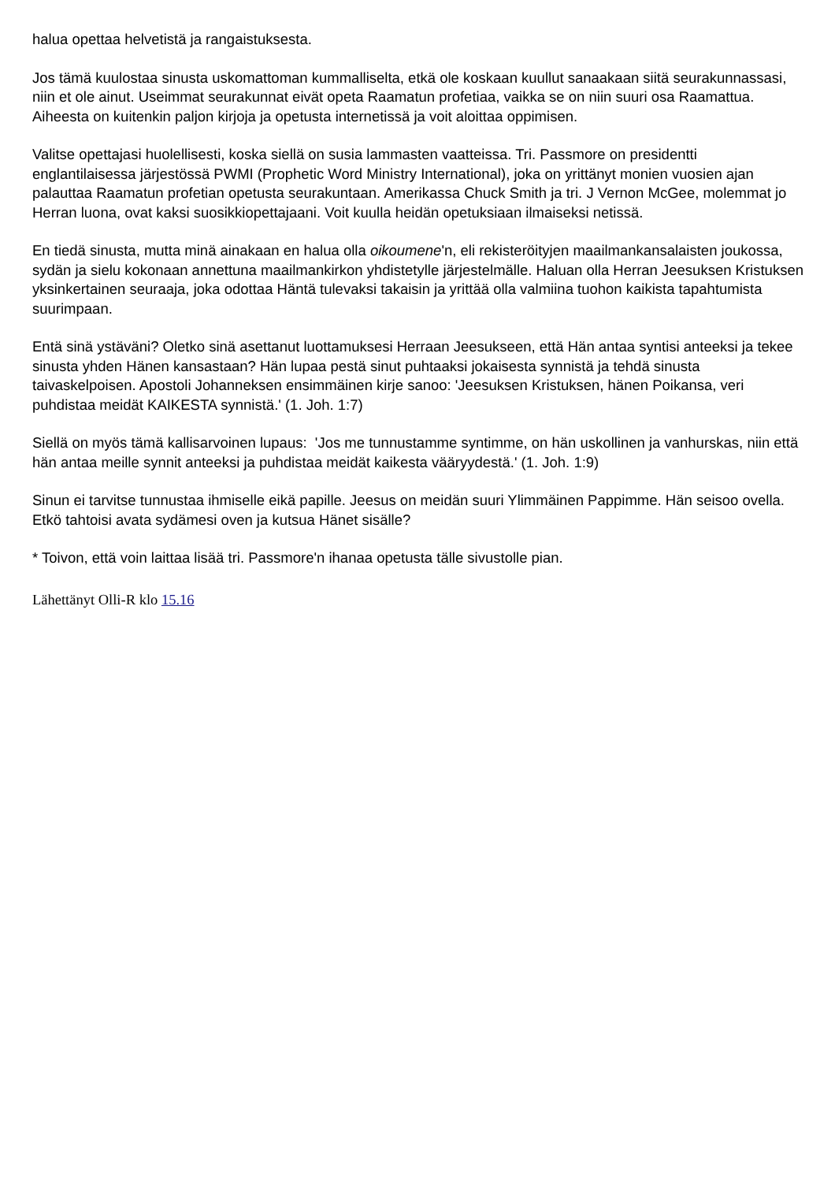halua opettaa helvetistä ja rangaistuksesta.
Jos tämä kuulostaa sinusta uskomattoman kummalliselta, etkä ole koskaan kuullut sanaakaan siitä seurakunnassasi, niin et ole ainut. Useimmat seurakunnat eivät opeta Raamatun profetiaa, vaikka se on niin suuri osa Raamattua. Aiheesta on kuitenkin paljon kirjoja ja opetusta internetissä ja voit aloittaa oppimisen.
Valitse opettajasi huolellisesti, koska siellä on susia lammasten vaatteissa. Tri. Passmore on presidentti englantilaisessa järjestössä PWMI (Prophetic Word Ministry International), joka on yrittänyt monien vuosien ajan palauttaa Raamatun profetian opetusta seurakuntaan. Amerikassa Chuck Smith ja tri. J Vernon McGee, molemmat jo Herran luona, ovat kaksi suosikkiopettajaani. Voit kuulla heidän opetuksiaan ilmaiseksi netissä.
En tiedä sinusta, mutta minä ainakaan en halua olla oikoumene'n, eli rekisteröityjen maailmankansalaisten joukossa, sydän ja sielu kokonaan annettuna maailmankirkon yhdistetylle järjestelmälle. Haluan olla Herran Jeesuksen Kristuksen yksinkertainen seuraaja, joka odottaa Häntä tulevaksi takaisin ja yrittää olla valmiina tuohon kaikista tapahtumista suurimpaan.
Entä sinä ystäväni? Oletko sinä asettanut luottamuksesi Herraan Jeesukseen, että Hän antaa syntisi anteeksi ja tekee sinusta yhden Hänen kansastaan? Hän lupaa pestä sinut puhtaaksi jokaisesta synnistä ja tehdä sinusta taivaskelpoisen. Apostoli Johanneksen ensimmäinen kirje sanoo: 'Jeesuksen Kristuksen, hänen Poikansa, veri puhdistaa meidät KAIKESTA synnistä.' (1. Joh. 1:7)
Siellä on myös tämä kallisarvoinen lupaus: 'Jos me tunnustamme syntimme, on hän uskollinen ja vanhurskas, niin että hän antaa meille synnit anteeksi ja puhdistaa meidät kaikesta vääryydestä.' (1. Joh. 1:9)
Sinun ei tarvitse tunnustaa ihmiselle eikä papille. Jeesus on meidän suuri Ylimmäinen Pappimme. Hän seisoo ovella. Etkö tahtoisi avata sydämesi oven ja kutsua Hänet sisälle?
* Toivon, että voin laittaa lisää tri. Passmore'n ihanaa opetusta tälle sivustolle pian.
Lähettänyt Olli-R klo 15.16